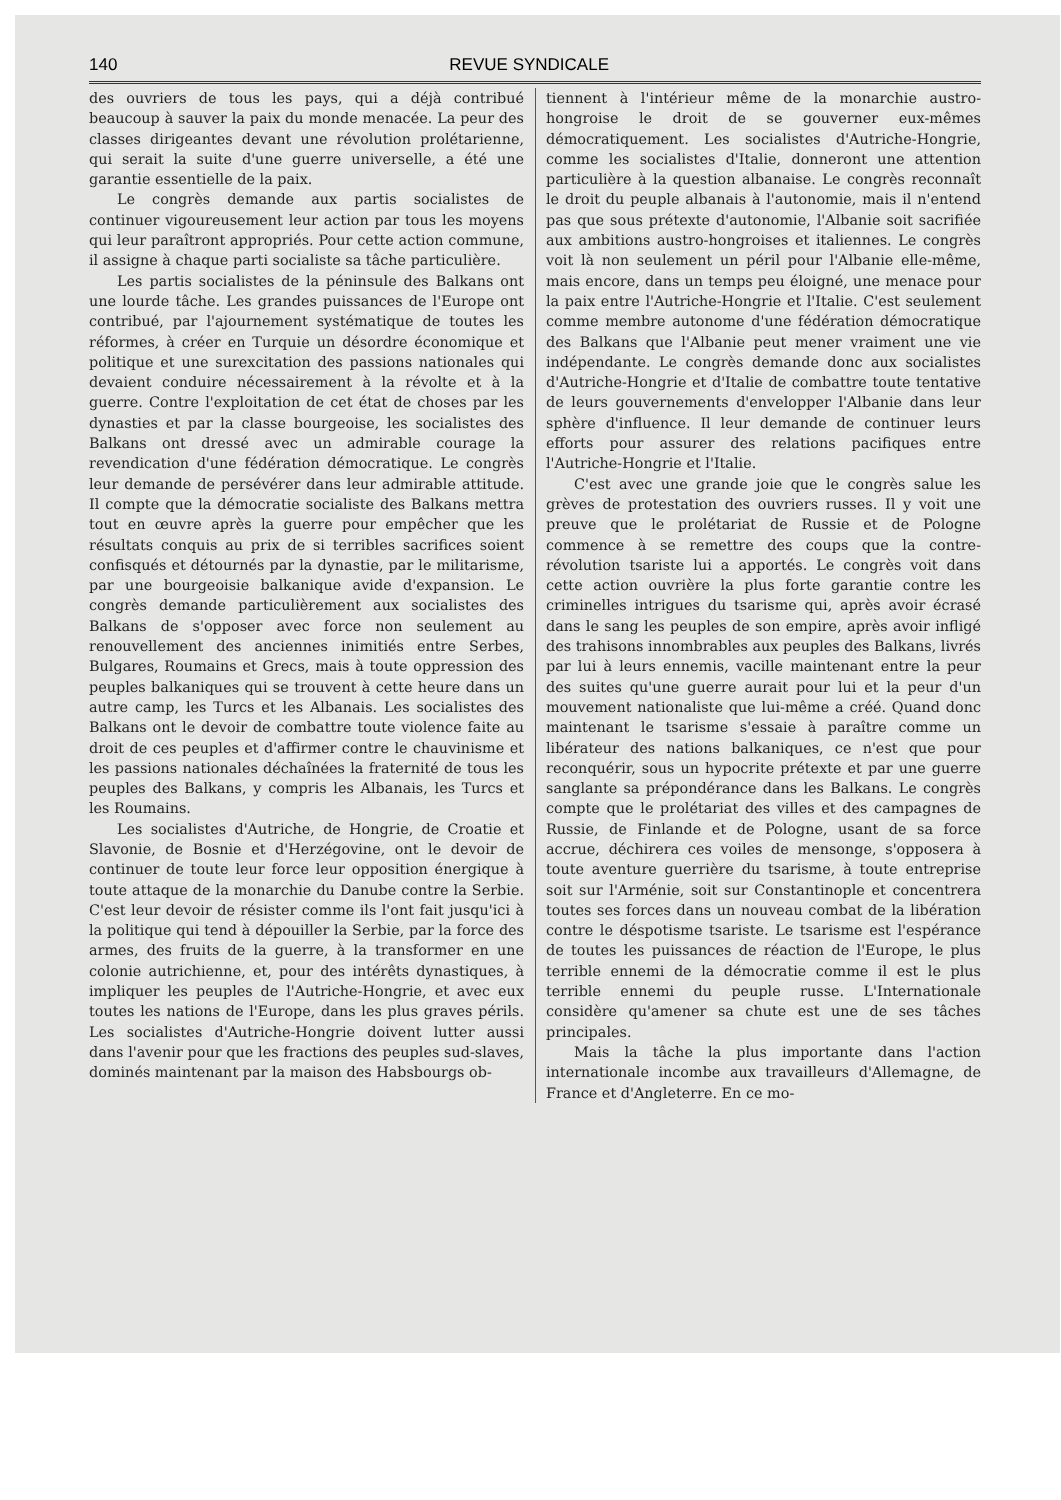140 REVUE SYNDICALE
des ouvriers de tous les pays, qui a déjà contribué beaucoup à sauver la paix du monde menacée. La peur des classes dirigeantes devant une révolution prolétarienne, qui serait la suite d'une guerre universelle, a été une garantie essentielle de la paix.
Le congrès demande aux partis socialistes de continuer vigoureusement leur action par tous les moyens qui leur paraîtront appropriés. Pour cette action commune, il assigne à chaque parti socialiste sa tâche particulière.
Les partis socialistes de la péninsule des Balkans ont une lourde tâche. Les grandes puissances de l'Europe ont contribué, par l'ajournement systématique de toutes les réformes, à créer en Turquie un désordre économique et politique et une surexcitation des passions nationales qui devaient conduire nécessairement à la révolte et à la guerre. Contre l'exploitation de cet état de choses par les dynasties et par la classe bourgeoise, les socialistes des Balkans ont dressé avec un admirable courage la revendication d'une fédération démocratique. Le congrès leur demande de persévérer dans leur admirable attitude. Il compte que la démocratie socialiste des Balkans mettra tout en œuvre après la guerre pour empêcher que les résultats conquis au prix de si terribles sacrifices soient confisqués et détournés par la dynastie, par le militarisme, par une bourgeoisie balkanique avide d'expansion. Le congrès demande particulièrement aux socialistes des Balkans de s'opposer avec force non seulement au renouvellement des anciennes inimitiés entre Serbes, Bulgares, Roumains et Grecs, mais à toute oppression des peuples balkaniques qui se trouvent à cette heure dans un autre camp, les Turcs et les Albanais. Les socialistes des Balkans ont le devoir de combattre toute violence faite au droit de ces peuples et d'affirmer contre le chauvinisme et les passions nationales déchaînées la fraternité de tous les peuples des Balkans, y compris les Albanais, les Turcs et les Roumains.
Les socialistes d'Autriche, de Hongrie, de Croatie et Slavonie, de Bosnie et d'Herzégovine, ont le devoir de continuer de toute leur force leur opposition énergique à toute attaque de la monarchie du Danube contre la Serbie. C'est leur devoir de résister comme ils l'ont fait jusqu'ici à la politique qui tend à dépouiller la Serbie, par la force des armes, des fruits de la guerre, à la transformer en une colonie autrichienne, et, pour des intérêts dynastiques, à impliquer les peuples de l'Autriche-Hongrie, et avec eux toutes les nations de l'Europe, dans les plus graves périls. Les socialistes d'Autriche-Hongrie doivent lutter aussi dans l'avenir pour que les fractions des peuples sud-slaves, dominés maintenant par la maison des Habsbourgs ob-
tiennent à l'intérieur même de la monarchie austro-hongroise le droit de se gouverner eux-mêmes démocratiquement. Les socialistes d'Autriche-Hongrie, comme les socialistes d'Italie, donneront une attention particulière à la question albanaise. Le congrès reconnaît le droit du peuple albanais à l'autonomie, mais il n'entend pas que sous prétexte d'autonomie, l'Albanie soit sacrifiée aux ambitions austro-hongroises et italiennes. Le congrès voit là non seulement un péril pour l'Albanie elle-même, mais encore, dans un temps peu éloigné, une menace pour la paix entre l'Autriche-Hongrie et l'Italie. C'est seulement comme membre autonome d'une fédération démocratique des Balkans que l'Albanie peut mener vraiment une vie indépendante. Le congrès demande donc aux socialistes d'Autriche-Hongrie et d'Italie de combattre toute tentative de leurs gouvernements d'envelopper l'Albanie dans leur sphère d'influence. Il leur demande de continuer leurs efforts pour assurer des relations pacifiques entre l'Autriche-Hongrie et l'Italie.
C'est avec une grande joie que le congrès salue les grèves de protestation des ouvriers russes. Il y voit une preuve que le prolétariat de Russie et de Pologne commence à se remettre des coups que la contre-révolution tsariste lui a apportés. Le congrès voit dans cette action ouvrière la plus forte garantie contre les criminelles intrigues du tsarisme qui, après avoir écrasé dans le sang les peuples de son empire, après avoir infligé des trahisons innombrables aux peuples des Balkans, livrés par lui à leurs ennemis, vacille maintenant entre la peur des suites qu'une guerre aurait pour lui et la peur d'un mouvement nationaliste que lui-même a créé. Quand donc maintenant le tsarisme s'essaie à paraître comme un libérateur des nations balkaniques, ce n'est que pour reconquérir, sous un hypocrite prétexte et par une guerre sanglante sa prépondérance dans les Balkans. Le congrès compte que le prolétariat des villes et des campagnes de Russie, de Finlande et de Pologne, usant de sa force accrue, déchirera ces voiles de mensonge, s'opposera à toute aventure guerrière du tsarisme, à toute entreprise soit sur l'Arménie, soit sur Constantinople et concentrera toutes ses forces dans un nouveau combat de la libération contre le déspotisme tsariste. Le tsarisme est l'espérance de toutes les puissances de réaction de l'Europe, le plus terrible ennemi de la démocratie comme il est le plus terrible ennemi du peuple russe. L'Internationale considère qu'amener sa chute est une de ses tâches principales.
Mais la tâche la plus importante dans l'action internationale incombe aux travailleurs d'Allemagne, de France et d'Angleterre. En ce mo-